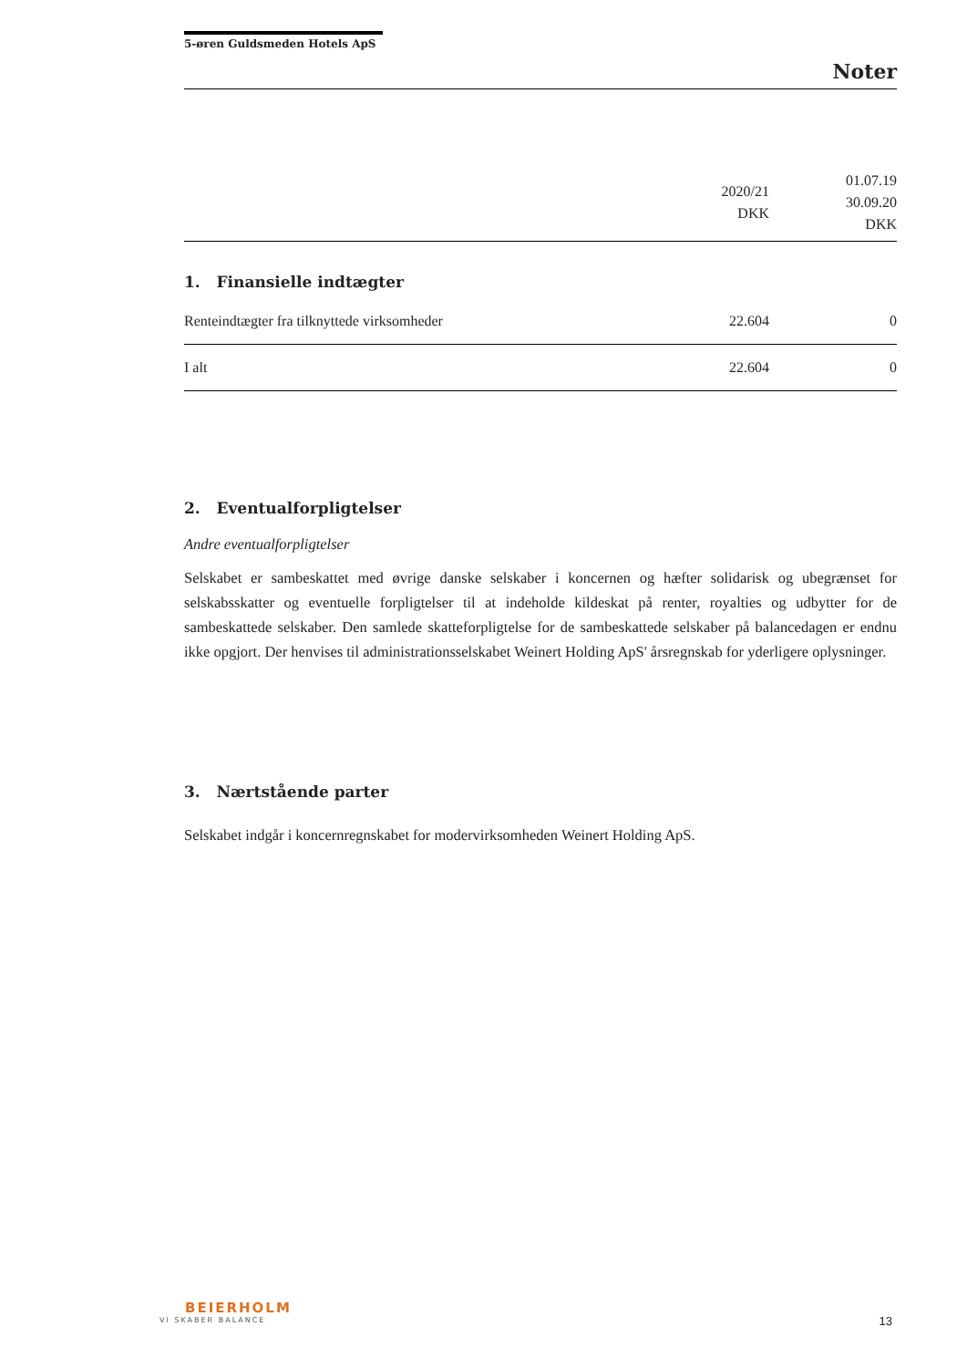5-øren Guldsmeden Hotels ApS
Noter
| | 2020/21 DKK | 01.07.19 30.09.20 DKK |
| --- | --- | --- |
1. Finansielle indtægter
| Renteindtægter fra tilknyttede virksomheder | 22.604 | 0 |
| I alt | 22.604 | 0 |
2. Eventualforpligtelser
Andre eventualforpligtelser
Selskabet er sambeskattet med øvrige danske selskaber i koncernen og hæfter solidarisk og ubegrænset for selskabsskatter og eventuelle forpligtelser til at indeholde kildeskat på renter, royalties og udbytter for de sambeskattede selskaber. Den samlede skatteforpligtelse for de sambeskattede selskaber på balancedagen er endnu ikke opgjort. Der henvises til administrationsselskabet Weinert Holding ApS' årsregnskab for yderligere oplysninger.
3. Nærtstående parter
Selskabet indgår i koncernregnskabet for modervirksomheden Weinert Holding ApS.
BEIERHOLM
VI SKABER BALANCE
13